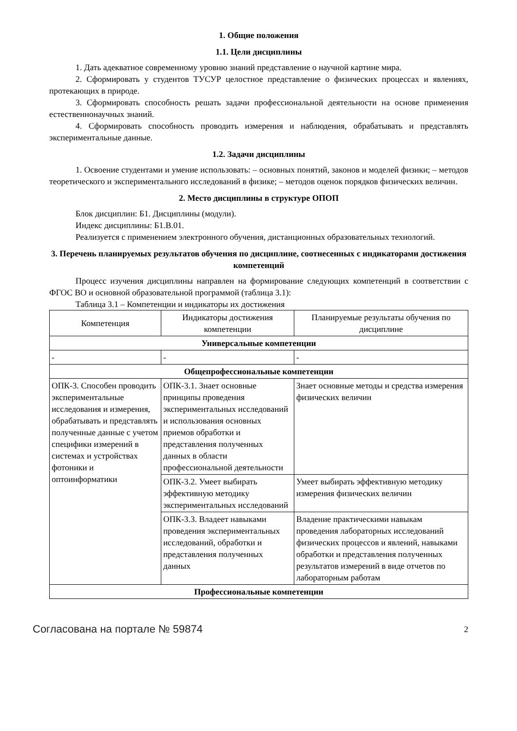1. Общие положения
1.1. Цели дисциплины
1. Дать адекватное современному уровню знаний представление о научной картине мира.
2. Сформировать у студентов ТУСУР целостное представление о физических процессах и явлениях, протекающих в природе.
3. Сформировать способность решать задачи профессиональной деятельности на основе применения естественнонаучных знаний.
4. Сформировать способность проводить измерения и наблюдения, обрабатывать и представлять экспериментальные данные.
1.2. Задачи дисциплины
1. Освоение студентами и умение использовать: – основных понятий, законов и моделей физики; – методов теоретического и экспериментального исследований в физике; – методов оценок порядков физических величин.
2. Место дисциплины в структуре ОПОП
Блок дисциплин: Б1. Дисциплины (модули).
Индекс дисциплины: Б1.В.01.
Реализуется с применением электронного обучения, дистанционных образовательных технологий.
3. Перечень планируемых результатов обучения по дисциплине, соотнесенных с индикаторами достижения компетенций
Процесс изучения дисциплины направлен на формирование следующих компетенций в соответствии с ФГОС ВО и основной образовательной программой (таблица 3.1):
Таблица 3.1 – Компетенции и индикаторы их достижения
| Компетенция | Индикаторы достижения компетенции | Планируемые результаты обучения по дисциплине |
| --- | --- | --- |
| Универсальные компетенции | | |
| - | - | - |
| Общепрофессиональные компетенции | | |
| ОПК-3. Способен проводить экспериментальные исследования и измерения, обрабатывать и представлять полученные данные с учетом специфики измерений в системах и устройствах фотоники и оптоинформатики | ОПК-3.1. Знает основные принципы проведения экспериментальных исследований и использования основных приемов обработки и представления полученных данных в области профессиональной деятельности | Знает основные методы и средства измерения физических величин |
| | ОПК-3.2. Умеет выбирать эффективную методику экспериментальных исследований | Умеет выбирать эффективную методику измерения физических величин |
| | ОПК-3.3. Владеет навыками проведения экспериментальных исследований, обработки и представления полученных данных | Владение практическими навыкам проведения лабораторных исследований физических процессов и явлений, навыками обработки и представления полученных результатов измерений в виде отчетов по лабораторным работам |
| Профессиональные компетенции | | |
Согласована на портале № 59874 2